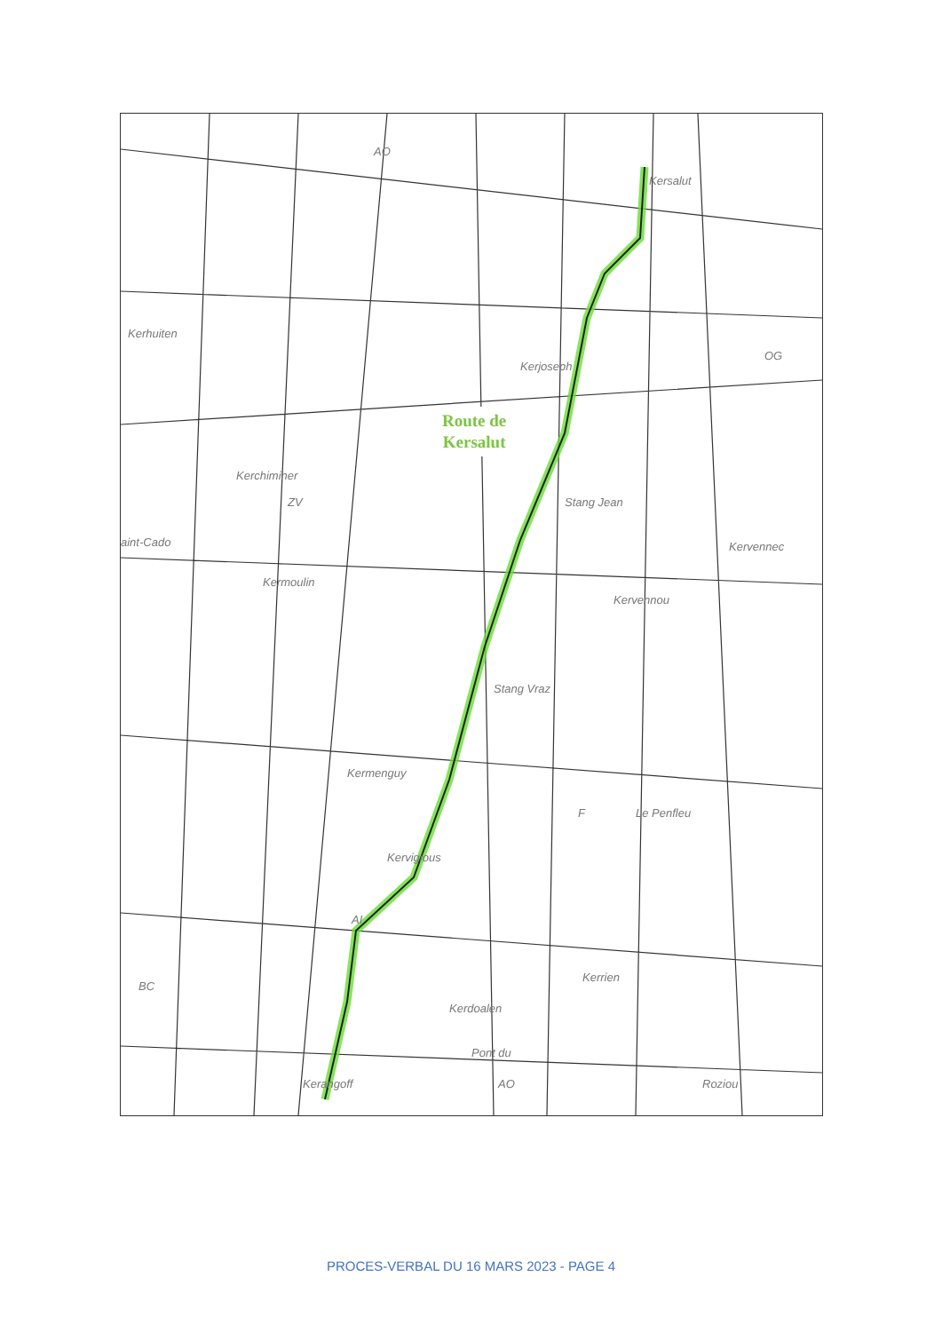Kersalut
AO
Kerhuiten
Kerjoseph
OG
Kerchiminer
ZV Stang Jean
aint-Cado Kervennec
Kermoulin
Kervennou
Stang Vraz
Kermenguy
F Le Penfleu
Kervigious
AI
Kerrien
BC
Kerdoalen
Pont du
Kerangoff AO Roziou
Route de
Kersalut
PROCES-VERBAL DU 16 MARS 2023 - PAGE 4